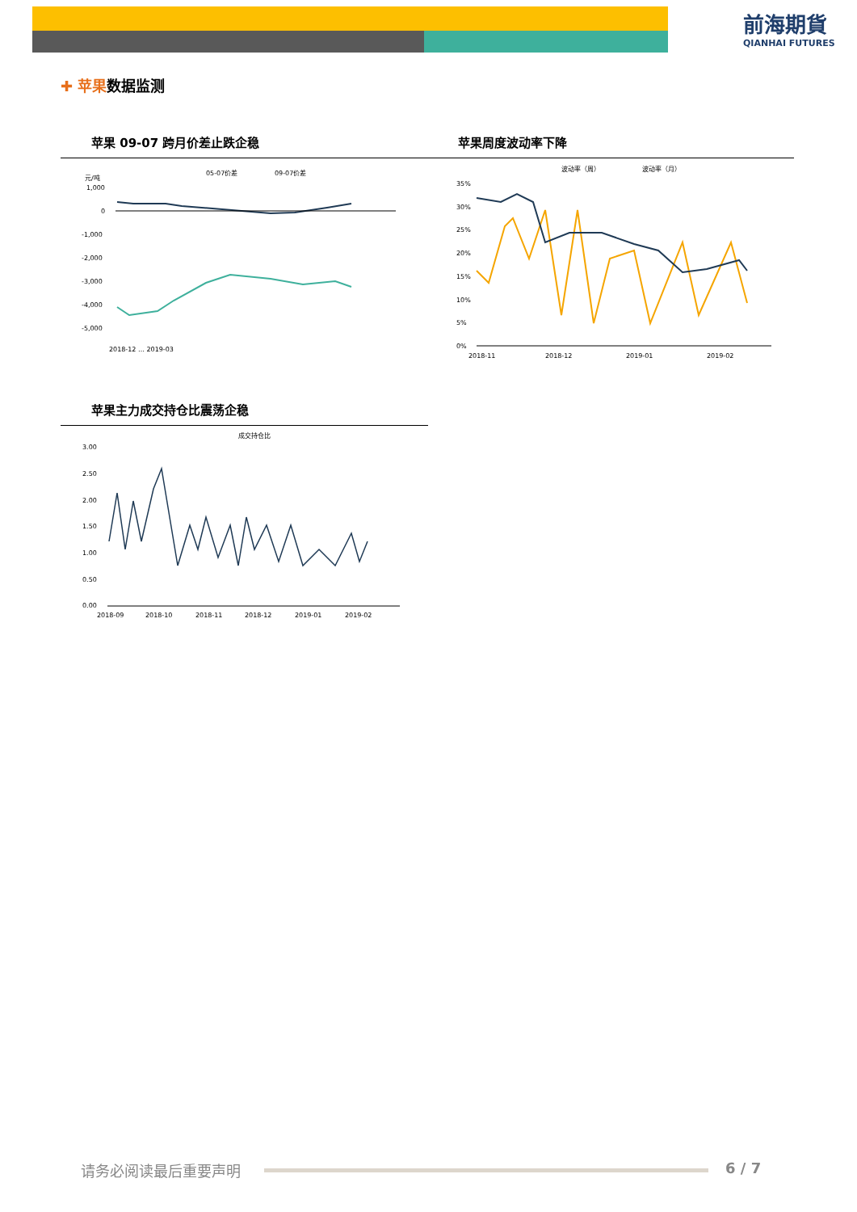前海期貨
QIANHAI FUTURES
✚ 苹果数据监测
苹果 09-07 跨月价差止跌企稳 苹果周度波动率下降
05-07价差
09-07价差
元/吨
1,000
0
-1,000
-2,000
-3,000
-4,000
-5,000
2018-12 … 2019-03
波动率（周）
波动率（月）
35%
30%
25%
20%
15%
10%
5%
0%
2018-11
2018-12
2019-01
2019-02
苹果主力成交持仓比震荡企稳
成交持仓比
3.00
2.50
2.00
1.50
1.00
0.50
0.00
2018-09
2018-10
2018-11
2018-12
2019-01
2019-02
请务必阅读最后重要声明 6 / 7